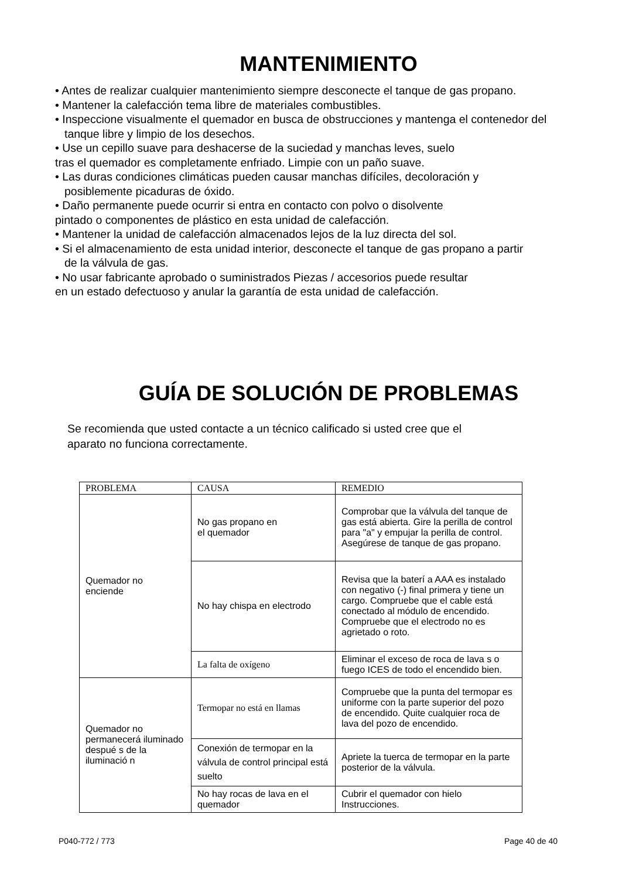MANTENIMIENTO
• Antes de realizar cualquier mantenimiento siempre desconecte el tanque de gas propano.
• Mantener la calefacción tema libre de materiales combustibles.
• Inspeccione visualmente el quemador en busca de obstrucciones y mantenga el contenedor del
tanque libre y limpio de los desechos.
• Use un cepillo suave para deshacerse de la suciedad y manchas leves, suelo
tras el quemador es completamente enfriado. Limpie con un paño suave.
• Las duras condiciones climáticas pueden causar manchas difíciles, decoloración y
posiblemente picaduras de óxido.
• Daño permanente puede ocurrir si entra en contacto con polvo o disolvente
pintado o componentes de plástico en esta unidad de calefacción.
• Mantener la unidad de calefacción almacenados lejos de la luz directa del sol.
• Si el almacenamiento de esta unidad interior, desconecte el tanque de gas propano a partir
de la válvula de gas.
• No usar fabricante aprobado o suministrados Piezas / accesorios puede resultar
en un estado defectuoso y anular la garantía de esta unidad de calefacción.
GUÍA DE SOLUCIÓN DE PROBLEMAS
Se recomienda que usted contacte a un técnico calificado si usted cree que el
aparato no funciona correctamente.
| PROBLEMA | CAUSA | REMEDIO |
| --- | --- | --- |
| Quemador no enciende | No gas propano en el quemador | Comprobar que la válvula del tanque de gas está abierta. Gire la perilla de control para "a" y empujar la perilla de control. Asegúrese de tanque de gas propano. |
| | No hay chispa en electrodo | Revisa que la baterí a AAA es instalado con negativo (-) final primera y tiene un cargo. Compruebe que el cable está conectado al módulo de encendido. Compruebe que el electrodo no es agrietado o roto. |
| | La falta de oxígeno | Eliminar el exceso de roca de lava s o fuego ICES de todo el encendido bien. |
| Quemador no permanecerá iluminado despué s de la iluminació n | Termopar no está en llamas | Compruebe que la punta del termopar es uniforme con la parte superior del pozo de encendido. Quite cualquier roca de lava del pozo de encendido. |
| | Conexión de termopar en la válvula de control principal está suelto | Apriete la tuerca de termopar en la parte posterior de la válvula. |
| | No hay rocas de lava en el quemador | Cubrir el quemador con hielo Instrucciones. |
P040-772 / 773 Page 40 de 40